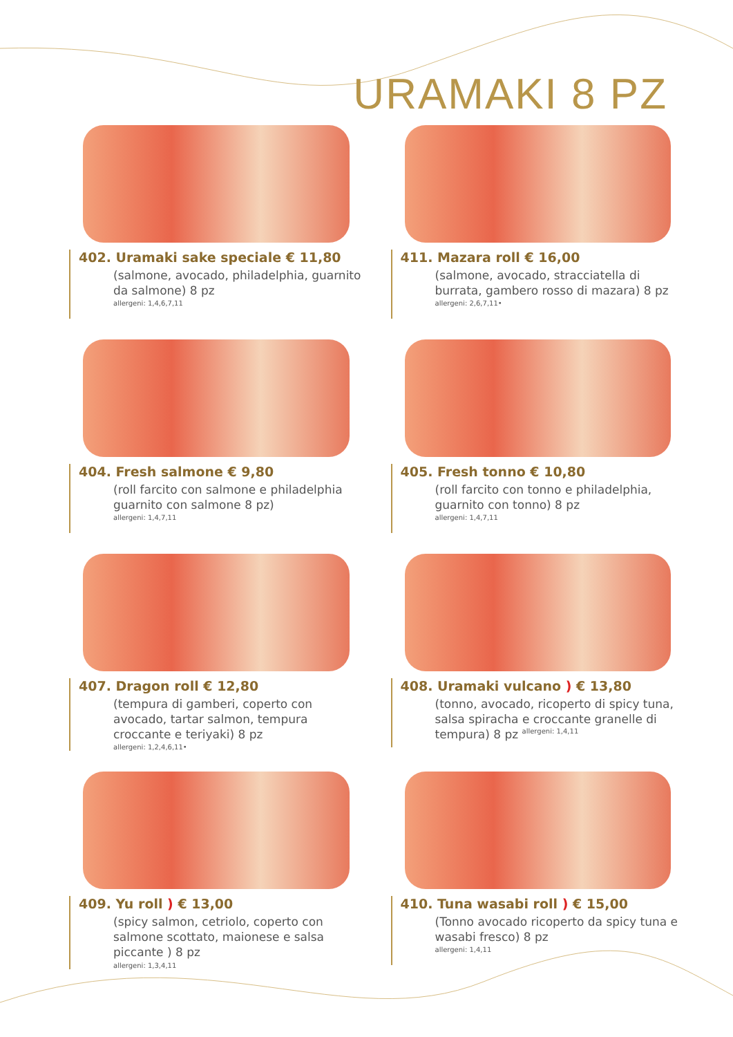URAMAKI 8 PZ
402. Uramaki sake speciale € 11,80
(salmone, avocado, philadelphia, guarnito da salmone) 8 pz
allergeni: 1,4,6,7,11
411. Mazara roll € 16,00
(salmone, avocado, stracciatella di burrata, gambero rosso di mazara) 8 pz
allergeni: 2,6,7,11•
404. Fresh salmone € 9,80
(roll farcito con salmone e philadelphia guarnito con salmone 8 pz)
allergeni: 1,4,7,11
405. Fresh tonno € 10,80
(roll farcito con tonno e philadelphia, guarnito con tonno) 8 pz
allergeni: 1,4,7,11
407. Dragon roll € 12,80
(tempura di gamberi, coperto con avocado, tartar salmon, tempura croccante e teriyaki) 8 pz
allergeni: 1,2,4,6,11•
408. Uramaki vulcano ) € 13,80
(tonno, avocado, ricoperto di spicy tuna, salsa spiracha e croccante granelle di tempura) 8 pz <sup>allergeni: 1,4,11</sup>
409. Yu roll ) € 13,00
(spicy salmon, cetriolo, coperto con salmone scottato, maionese e salsa piccante ) 8 pz
allergeni: 1,3,4,11
410. Tuna wasabi roll ) € 15,00
(Tonno avocado ricoperto da spicy tuna e wasabi fresco) 8 pz
allergeni: 1,4,11